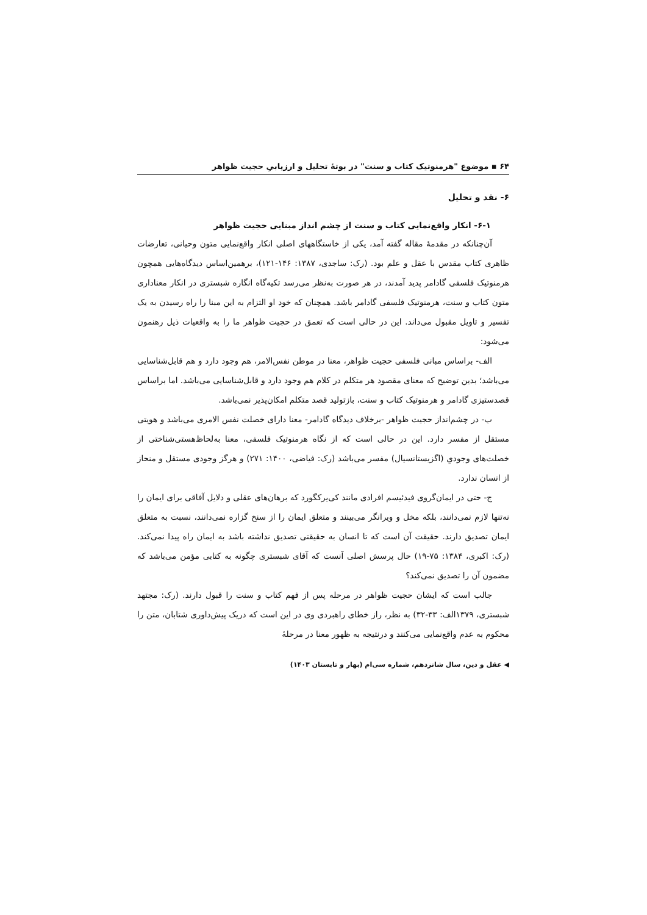۶۴ ▪ موضوع "هرمنوتیک کتاب و سنت" در بوتهٔ تحلیل و ارزیابیِ حجیت ظواهر
۶- نقد و تحلیل
۶-۱- انکار واقع‌نمایی کتاب و سنت از چشم انداز مبنایی حجیت ظواهر
آن‌چنانکه در مقدمهٔ مقاله گفته آمد، یکی از خاستگاههای اصلی انکار واقع‌نمایی متون وحیانی، تعارضات ظاهری کتاب مقدس با عقل و علم بود. (رک: ساجدی، ۱۳۸۷: ۱۴۶-۱۲۱)، برهمین‌اساس دیدگاه‌هایی همچون هرمنوتیک فلسفی گادامر پدید آمدند، در هر صورت به‌نظر می‌رسد تکیه‌گاه انگاره شبستری در انکار معناداری متون کتاب و سنت، هرمنوتیک فلسفی گادامر باشد. همچنان که خود او التزام به این مبنا را راه رسیدن به یک تفسیر و تاویل مقبول می‌داند. این در حالی است که تعمق در حجیت ظواهر ما را به واقعیات ذیل رهنمون می‌شود:
الف- براساس مبانی فلسفی حجیت ظواهر، معنا در موطن نفس‌الامر، هم وجود دارد و هم قابل‌شناسایی می‌باشد؛ بدین توضیح که معنای مقصود هر متکلم در کلام هم وجود دارد و قابل‌شناسایی می‌باشد. اما براساس قصدستیزی گادامر و هرمنوتیک کتاب و سنت، بازتولید قصد متکلم امکان‌پذیر نمی‌باشد.
ب- در چشم‌انداز حجیت ظواهر -برخلاف دیدگاه گادامر- معنا دارای خصلت نفس الامری می‌باشد و هویتی مستقل از مفسر دارد. این در حالی است که از نگاه هرمنوتیک فلسفی، معنا به‌لحاظ‌هستی‌شناختی از خصلت‌های وجودیِ (اگزیستانسیال) مفسر می‌باشد (رک: فیاضی، ۱۴۰۰: ۲۷۱) و هرگز وجودی مستقل و منحاز از انسان ندارد.
ج- حتی در ایمان‌گروی فیدئیسم افرادی مانند کی‌یرکگورد که برهان‌های عقلی و دلایل آفاقی برای ایمان را نه‌تنها لازم نمی‌دانند، بلکه مخل و ویرانگر می‌بینند و متعلق ایمان را از سنخ گزاره نمی‌دانند، نسبت به متعلق ایمان تصدیق دارند. حقیقت آن است که تا انسان به حقیقتی تصدیق نداشته باشد به ایمان راه پیدا نمی‌کند. (رک: اکبری، ۱۳۸۴: ۷۵-۱۹) حال پرسش اصلی آنست که آقای شبستری چگونه به کتابی مؤمن می‌باشد که مضمون آن را تصدیق نمی‌کند؟
جالب است که ایشان حجیت ظواهر در مرحله پس از فهم کتاب و سنت را قبول دارند. (رک: مجتهد شبستری، ۱۳۷۹الف: ۳۳-۳۲) به نظر، راز خطای راهبردی وی در این است که دریک پیش‌داوری شتابان، متن را محکوم به عدم واقع‌نمایی می‌کنند و درنتیجه به ظهور معنا در مرحلهٔ
◀ عقل و دین، سال شانزدهم، شماره سی‌ام (بهار و تابستان ۱۴۰۳)